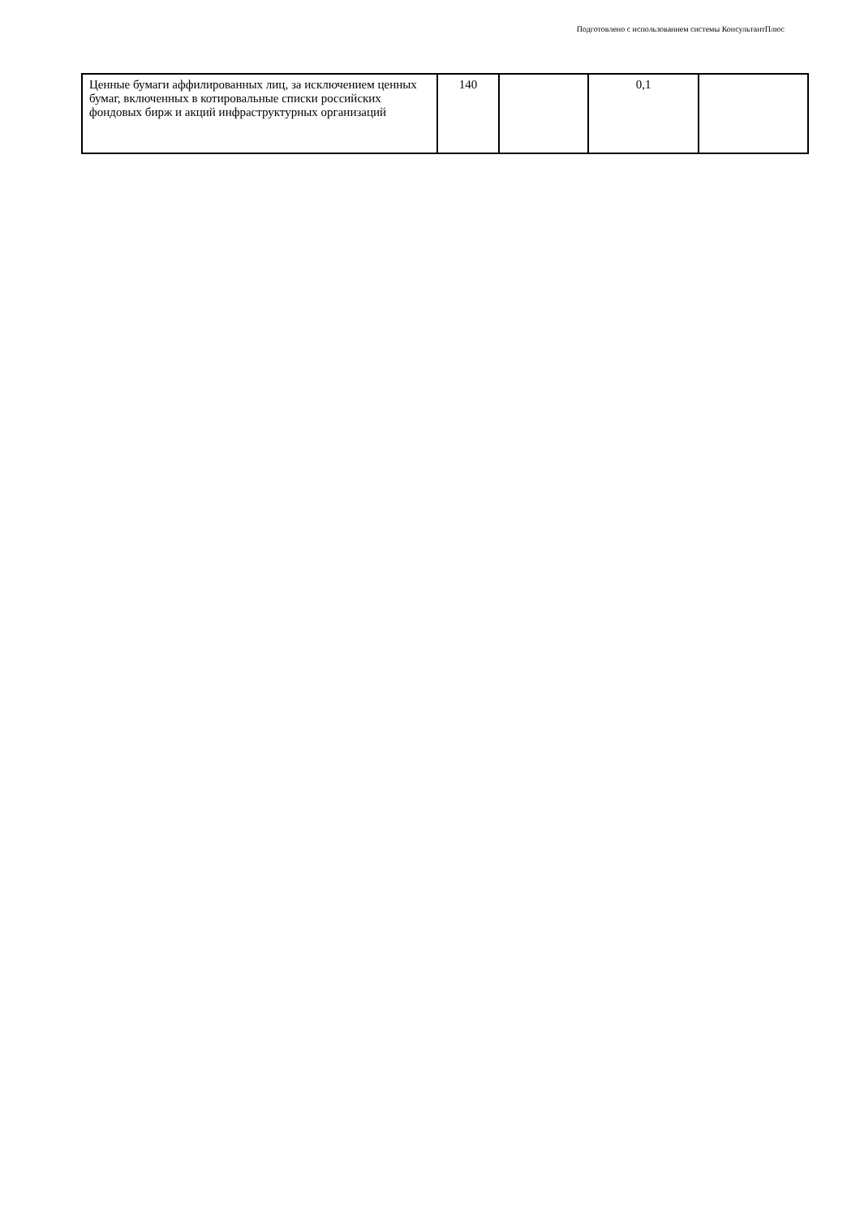Подготовлено с использованием системы КонсультантПлюс
| Ценные бумаги аффилированных лиц, за исключением ценных бумаг, включенных в котировальные списки российских фондовых бирж и акций инфраструктурных организаций | 140 | | 0,1 | |